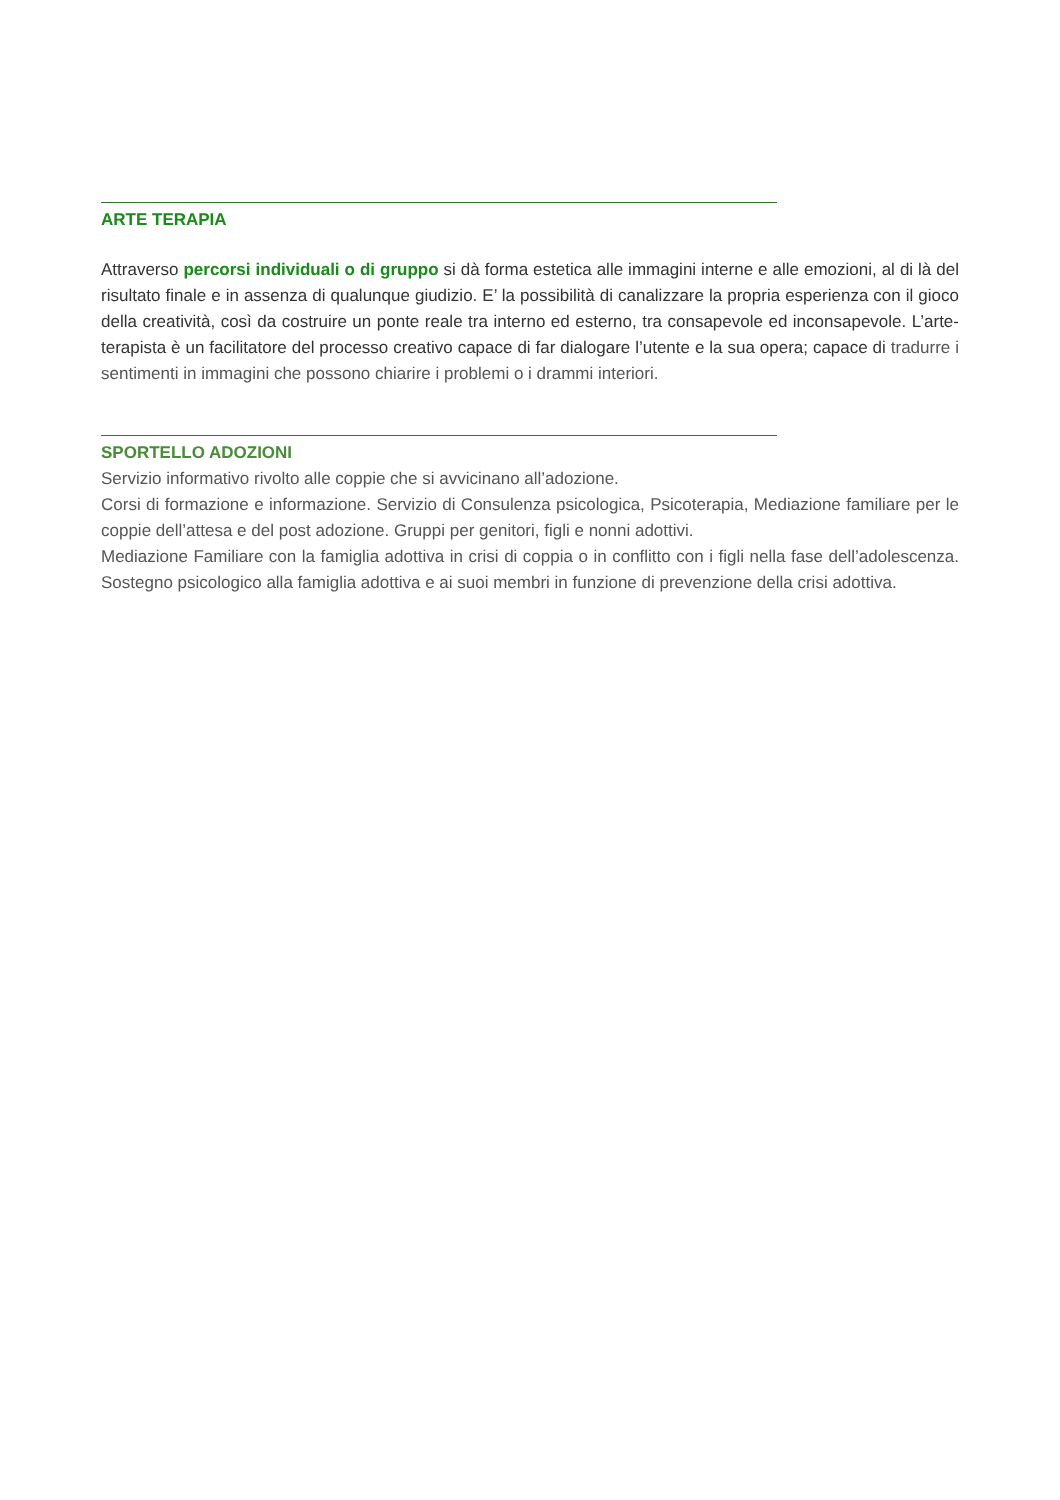ARTE TERAPIA
Attraverso percorsi individuali o di gruppo si dà forma estetica alle immagini interne e alle emozioni, al di là del risultato finale e in assenza di qualunque giudizio. E’ la possibilità di canalizzare la propria esperienza con il gioco della creatività, così da costruire un ponte reale tra interno ed esterno, tra consapevole ed inconsapevole. L’arte-terapista è un facilitatore del processo creativo capace di far dialogare l’utente e la sua opera; capace di tradurre i sentimenti in immagini che possono chiarire i problemi o i drammi interiori.
SPORTELLO ADOZIONI
Servizio informativo rivolto alle coppie che si avvicinano all’adozione.
Corsi di formazione e informazione. Servizio di Consulenza psicologica, Psicoterapia, Mediazione familiare per le coppie dell’attesa e del post adozione. Gruppi per genitori, figli e nonni adottivi.
Mediazione Familiare con la famiglia adottiva in crisi di coppia o in conflitto con i figli nella fase dell’adolescenza. Sostegno psicologico alla famiglia adottiva e ai suoi membri in funzione di prevenzione della crisi adottiva.